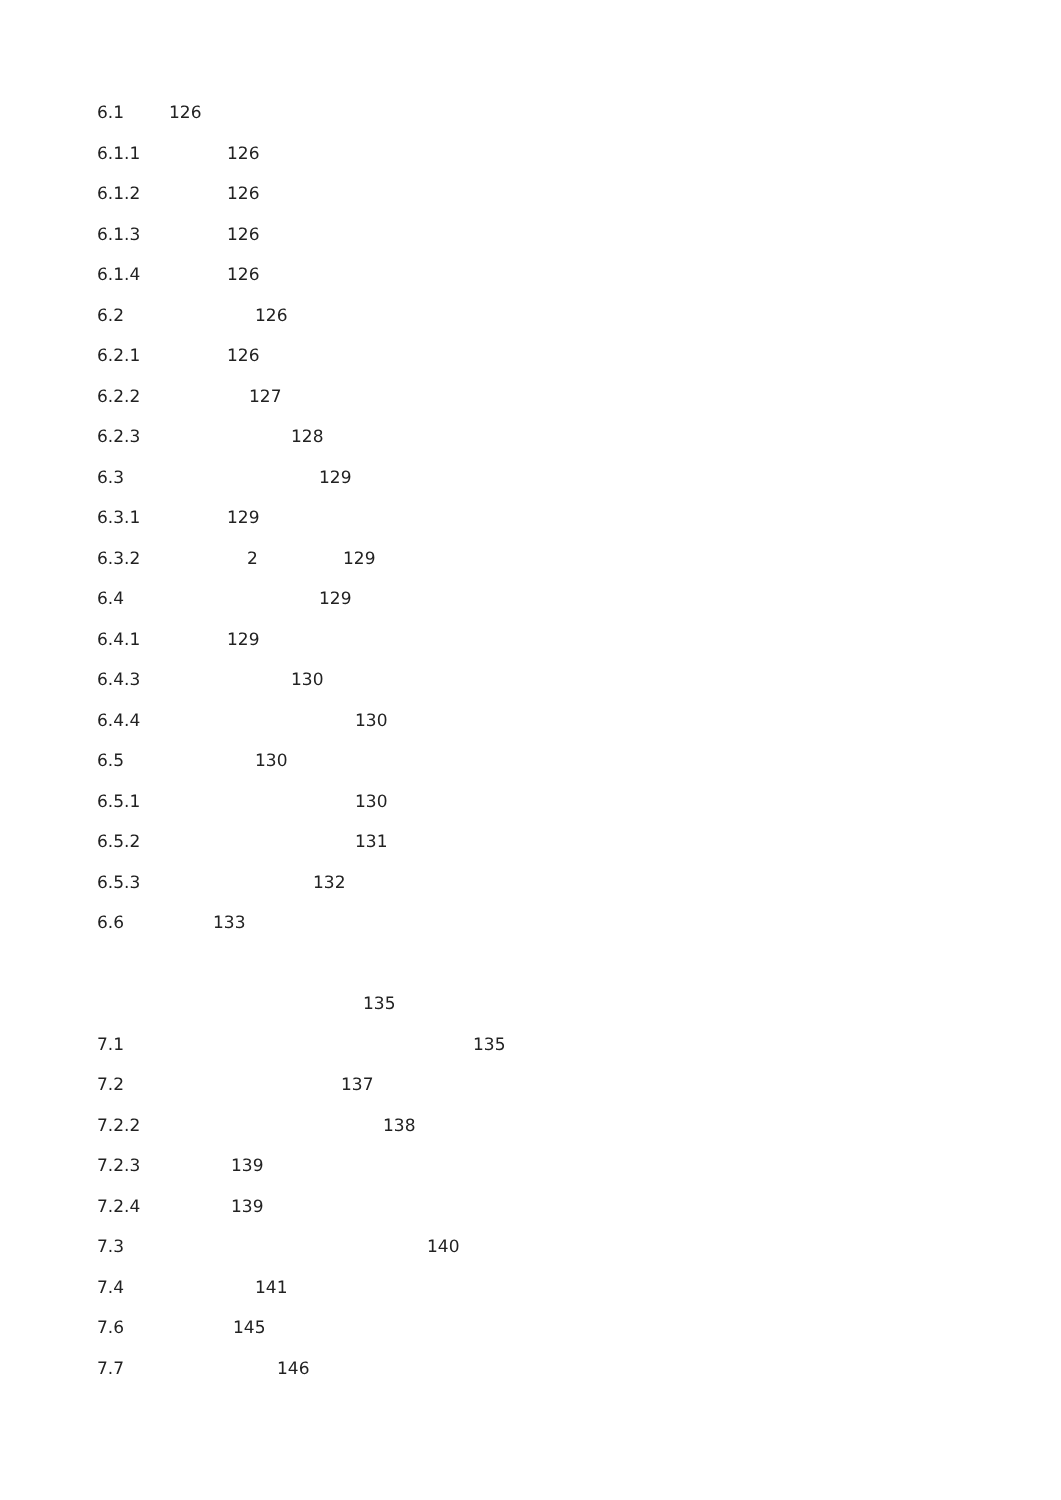6.1 126
6.1.1 126
6.1.2 126
6.1.3 126
6.1.4 126
6.2 126
6.2.1 126
6.2.2 127
6.2.3 128
6.3 129
6.3.1 129
6.3.2 2 129
6.4 129
6.4.1 129
6.4.3 130
6.4.4 130
6.5 130
6.5.1 130
6.5.2 131
6.5.3 132
6.6 133
135
7.1 135
7.2 137
7.2.2 138
7.2.3 139
7.2.4 139
7.3 140
7.4 141
7.6 145
7.7 146